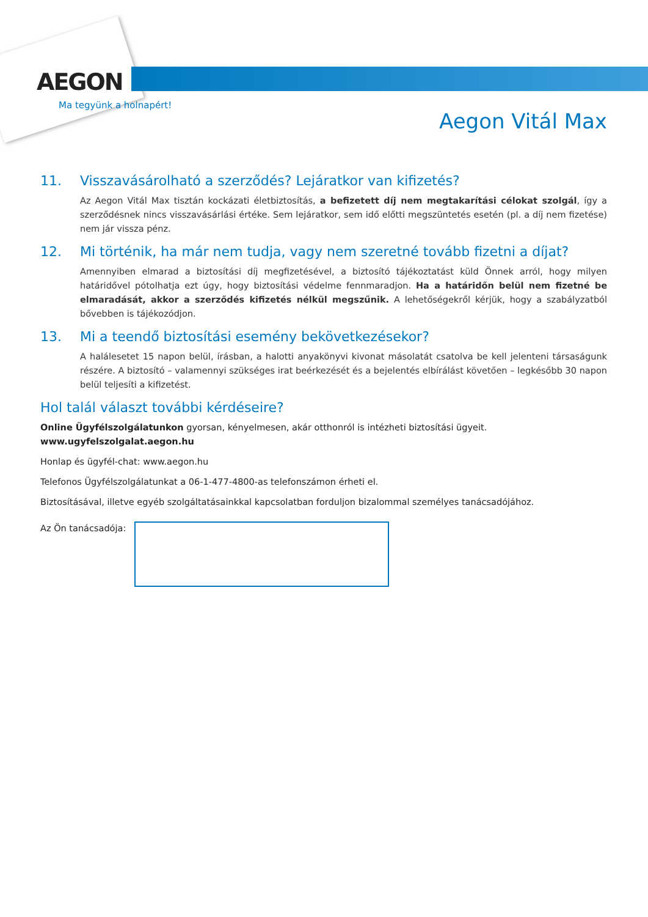AEGON
Ma tegyünk a holnapért!
Aegon Vitál Max
11. Visszavásárolható a szerződés? Lejáratkor van kifizetés?
Az Aegon Vitál Max tisztán kockázati életbiztosítás, a befizetett díj nem megtakarítási célokat szolgál, így a szerződésnek nincs visszavásárlási értéke. Sem lejáratkor, sem idő előtti megszüntetés esetén (pl. a díj nem fizetése) nem jár vissza pénz.
12. Mi történik, ha már nem tudja, vagy nem szeretné tovább fizetni a díjat?
Amennyiben elmarad a biztosítási díj megfizetésével, a biztosító tájékoztatást küld Önnek arról, hogy milyen határidővel pótolhatja ezt úgy, hogy biztosítási védelme fennmaradjon. Ha a határidőn belül nem fizetné be elmaradását, akkor a szerződés kifizetés nélkül megszűnik. A lehetőségekről kérjük, hogy a szabályzatból bővebben is tájékozódjon.
13. Mi a teendő biztosítási esemény bekövetkezésekor?
A halálesetet 15 napon belül, írásban, a halotti anyakönyvi kivonat másolatát csatolva be kell jelenteni társaságunk részére. A biztosító – valamennyi szükséges irat beérkezését és a bejelentés elbírálást követően – legkésőbb 30 napon belül teljesíti a kifizetést.
Hol talál választ további kérdéseire?
Online Ügyfélszolgálatunkon gyorsan, kényelmesen, akár otthonról is intézheti biztosítási ügyeit.
www.ugyfelszolgalat.aegon.hu
Honlap és ügyfél-chat: www.aegon.hu
Telefonos Ügyfélszolgálatunkat a 06-1-477-4800-as telefonszámon érheti el.
Biztosításával, illetve egyéb szolgáltatásainkkal kapcsolatban forduljon bizalommal személyes tanácsadójához.
Az Ön tanácsadója: